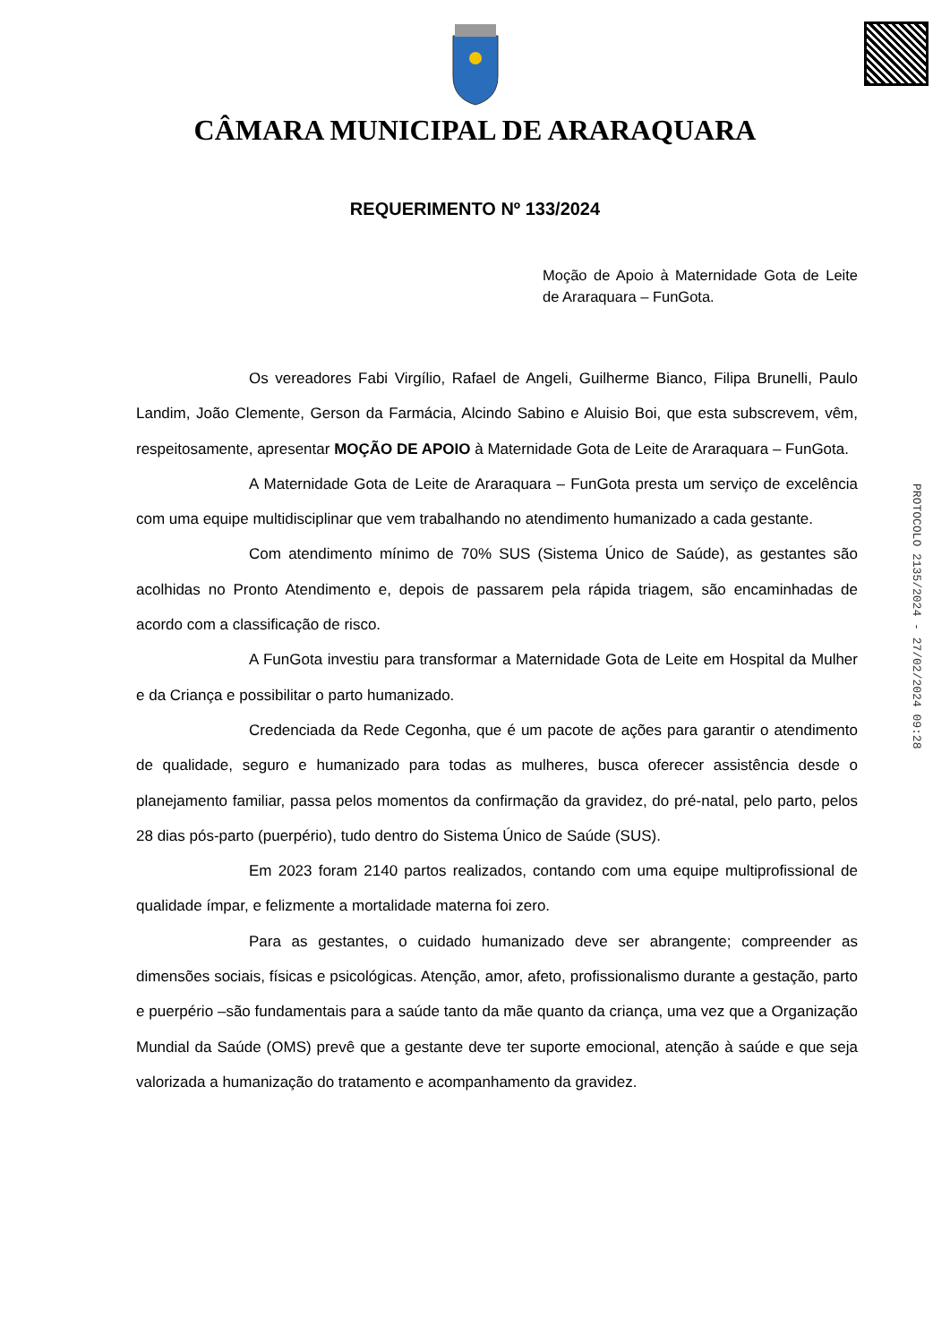CÂMARA MUNICIPAL DE ARARAQUARA
REQUERIMENTO Nº 133/2024
Moção de Apoio à Maternidade Gota de Leite de Araraquara – FunGota.
Os vereadores Fabi Virgílio, Rafael de Angeli, Guilherme Bianco, Filipa Brunelli, Paulo Landim, João Clemente, Gerson da Farmácia, Alcindo Sabino e Aluisio Boi, que esta subscrevem, vêm, respeitosamente, apresentar MOÇÃO DE APOIO à Maternidade Gota de Leite de Araraquara – FunGota.
A Maternidade Gota de Leite de Araraquara – FunGota presta um serviço de excelência com uma equipe multidisciplinar que vem trabalhando no atendimento humanizado a cada gestante.
Com atendimento mínimo de 70% SUS (Sistema Único de Saúde), as gestantes são acolhidas no Pronto Atendimento e, depois de passarem pela rápida triagem, são encaminhadas de acordo com a classificação de risco.
A FunGota investiu para transformar a Maternidade Gota de Leite em Hospital da Mulher e da Criança e possibilitar o parto humanizado.
Credenciada da Rede Cegonha, que é um pacote de ações para garantir o atendimento de qualidade, seguro e humanizado para todas as mulheres, busca oferecer assistência desde o planejamento familiar, passa pelos momentos da confirmação da gravidez, do pré-natal, pelo parto, pelos 28 dias pós-parto (puerpério), tudo dentro do Sistema Único de Saúde (SUS).
Em 2023 foram 2140 partos realizados, contando com uma equipe multiprofissional de qualidade ímpar, e felizmente a mortalidade materna foi zero.
Para as gestantes, o cuidado humanizado deve ser abrangente; compreender as dimensões sociais, físicas e psicológicas. Atenção, amor, afeto, profissionalismo durante a gestação, parto e puerpério –são fundamentais para a saúde tanto da mãe quanto da criança, uma vez que a Organização Mundial da Saúde (OMS) prevê que a gestante deve ter suporte emocional, atenção à saúde e que seja valorizada a humanização do tratamento e acompanhamento da gravidez.
PROTOCOLO 2135/2024 - 27/02/2024 09:28